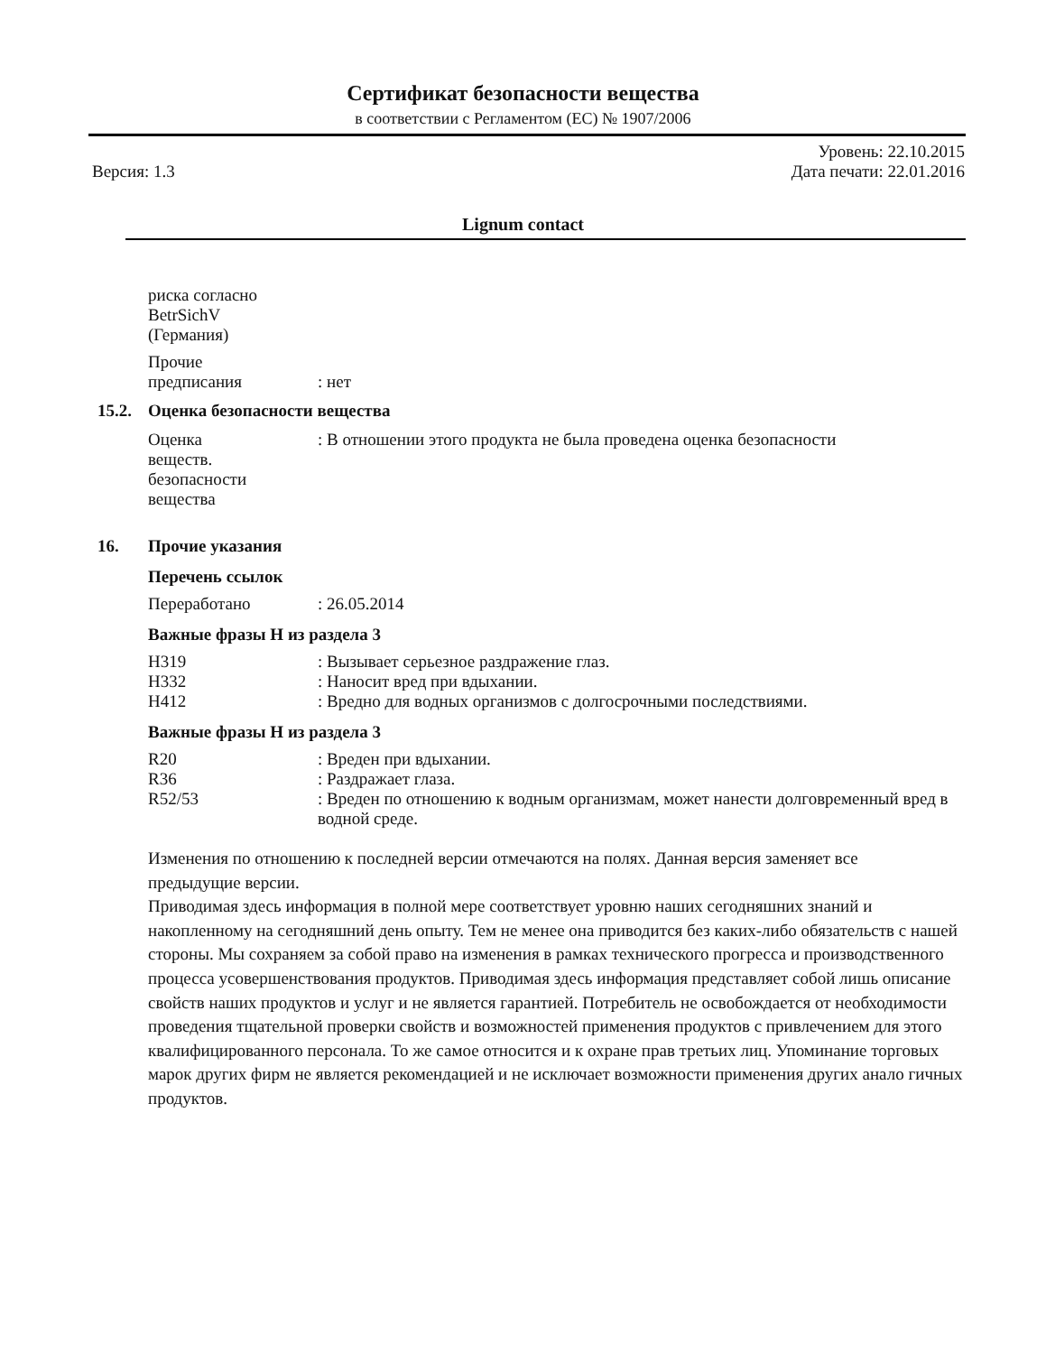Сертификат безопасности вещества
в соответствии с Регламентом (ЕС) № 1907/2006
Версия: 1.3
Уровень: 22.10.2015
Дата печати: 22.01.2016
Lignum contact
риска согласно
BetrSichV
(Германия)
Прочие
предписания
: нет
15.2. Оценка безопасности вещества
Оценка
веществ.
безопасности
вещества
: В отношении этого продукта не была проведена оценка безопасности
16. Прочие указания
Перечень ссылок
Переработано : 26.05.2014
Важные фразы H из раздела 3
H319 : Вызывает серьезное раздражение глаз.
H332 : Наносит вред при вдыхании.
H412 : Вредно для водных организмов с долгосрочными последствиями.
Важные фразы H из раздела 3
R20 : Вреден при вдыхании.
R36 : Раздражает глаза.
R52/53 : Вреден по отношению к водным организмам, может нанести долговременный вред в водной среде.
Изменения по отношению к последней версии отмечаются на полях. Данная версия заменяет все
предыдущие версии.
Приводимая здесь информация в полной мере соответствует уровню наших сегодняшних знаний и накопленному на сегодняшний день опыту. Тем не менее она приводится без каких-либо обязательств с нашей стороны. Мы сохраняем за собой право на изменения в рамках технического прогресса и производственного процесса усовершенствования продуктов. Приводимая здесь информация представляет собой лишь описание свойств наших продуктов и услуг и не является гарантией. Потребитель не освобождается от необходимости проведения тщательной проверки свойств и возможностей применения продуктов с привлечением для этого квалифицированного персонала. То же самое относится и к охране прав третьих лиц. Упоминание торговых марок других фирм не является рекомендацией и не исключает возможности применения других анало гичных продуктов.